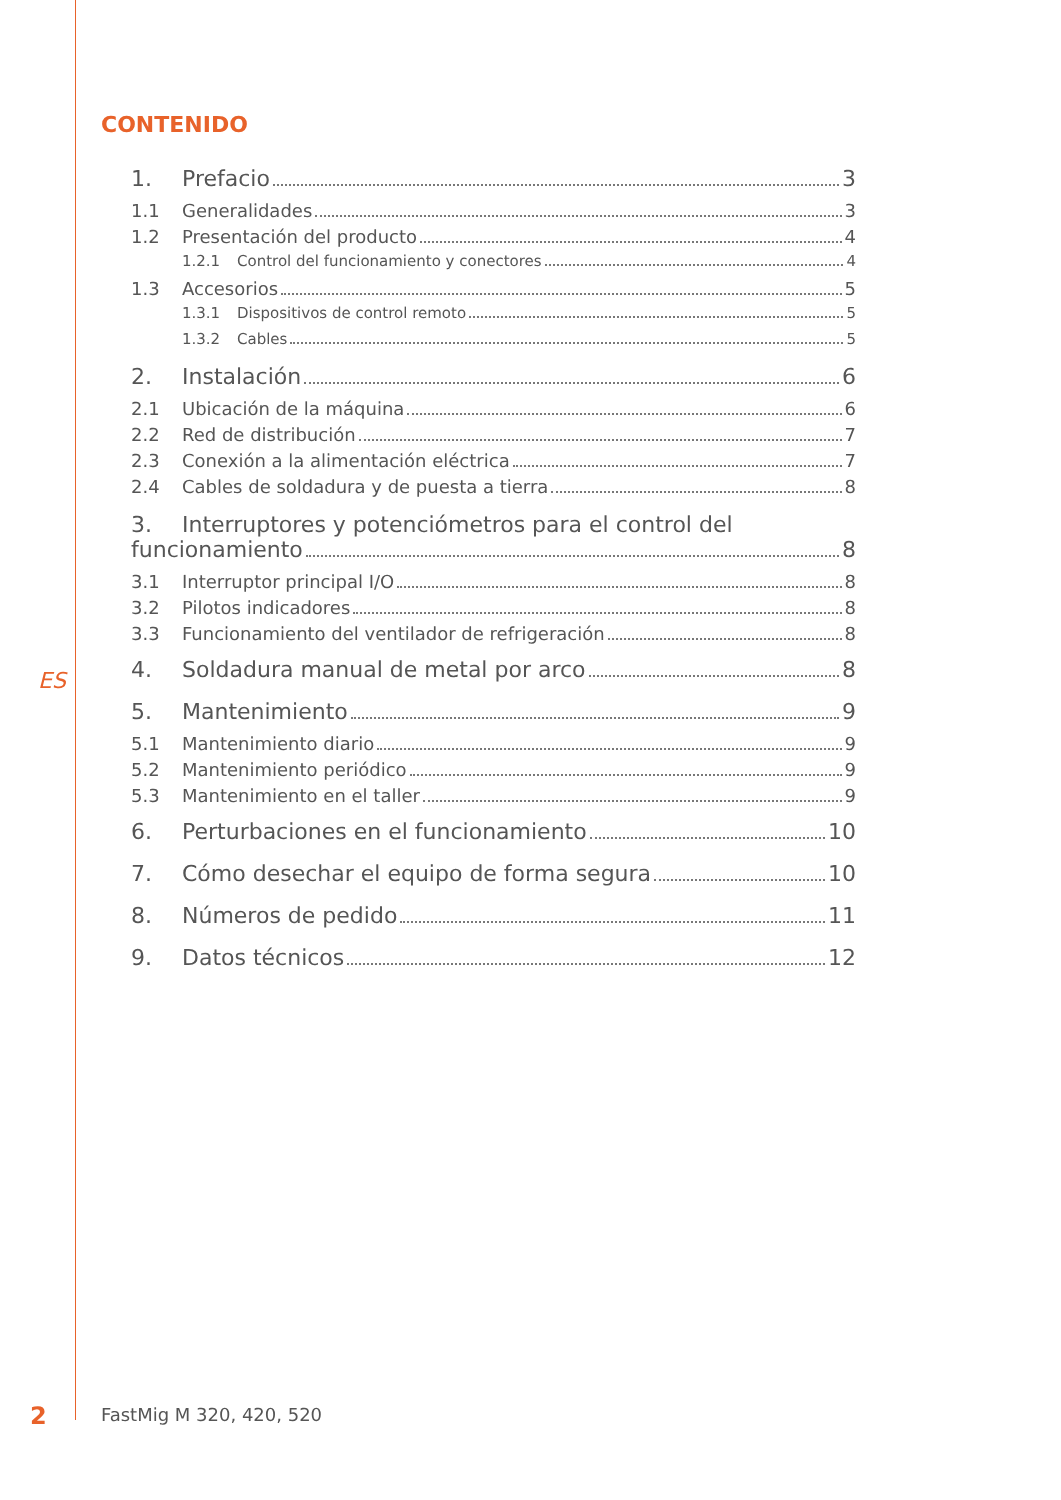CONTENIDO
ES
1. Prefacio 3
1.1 Generalidades 3
1.2 Presentación del producto 4
1.2.1 Control del funcionamiento y conectores 4
1.3 Accesorios 5
1.3.1 Dispositivos de control remoto 5
1.3.2 Cables 5
2. Instalación 6
2.1 Ubicación de la máquina 6
2.2 Red de distribución 7
2.3 Conexión a la alimentación eléctrica 7
2.4 Cables de soldadura y de puesta a tierra 8
3. Interruptores y potenciómetros para el control del
funcionamiento 8
3.1 Interruptor principal I/O 8
3.2 Pilotos indicadores 8
3.3 Funcionamiento del ventilador de refrigeración 8
4. Soldadura manual de metal por arco 8
5. Mantenimiento 9
5.1 Mantenimiento diario 9
5.2 Mantenimiento periódico 9
5.3 Mantenimiento en el taller 9
6. Perturbaciones en el funcionamiento 10
7. Cómo desechar el equipo de forma segura 10
8. Números de pedido 11
9. Datos técnicos 12
2 FastMig M 320, 420, 520